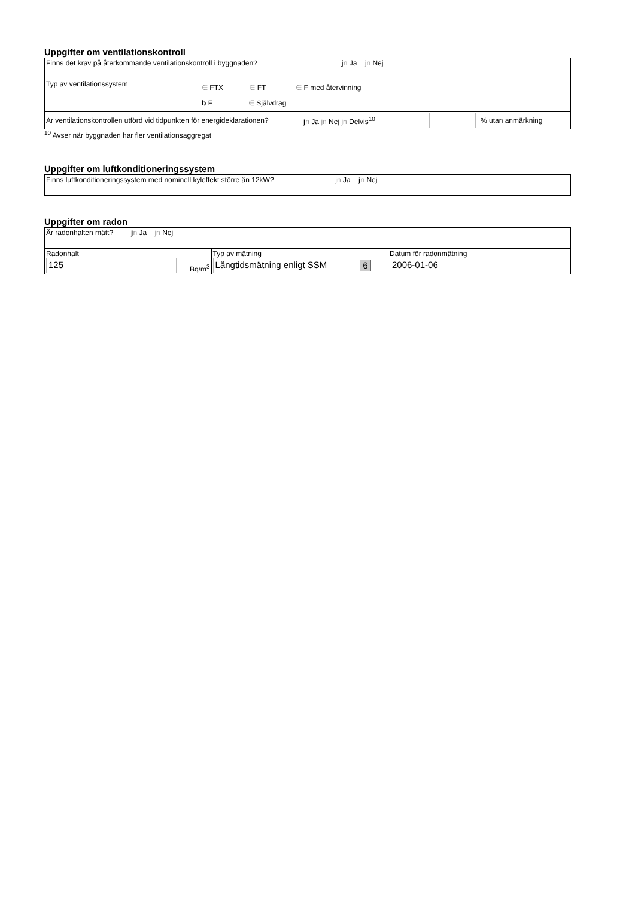Uppgifter om ventilationskontroll
| Finns det krav på återkommande ventilationskontroll i byggnaden? j n Ja jn Nej |
| Typ av ventilationssystem ∈ FTX ∈ FT ∈ F med återvinning b F ∈ Självdrag |
| Är ventilationskontrollen utförd vid tidpunkten för energideklarationen? j n Ja jn Nej jn Delvis<sup>10</sup> % utan anmärkning |
<sup>10</sup> Avser när byggnaden har fler ventilationsaggregat
Uppgifter om luftkonditioneringssystem
| Finns luftkonditioneringssystem med nominell kyleffekt större än 12kW? jn Ja j n Nej |
Uppgifter om radon
| Är radonhalten mätt? j n Ja jn Nej | | |
| Radonhalt 125 Bq/m<sup>3</sup> | Typ av mätning Långtidsmätning enligt SSM 6 | Datum för radonmätning 2006-01-06 |